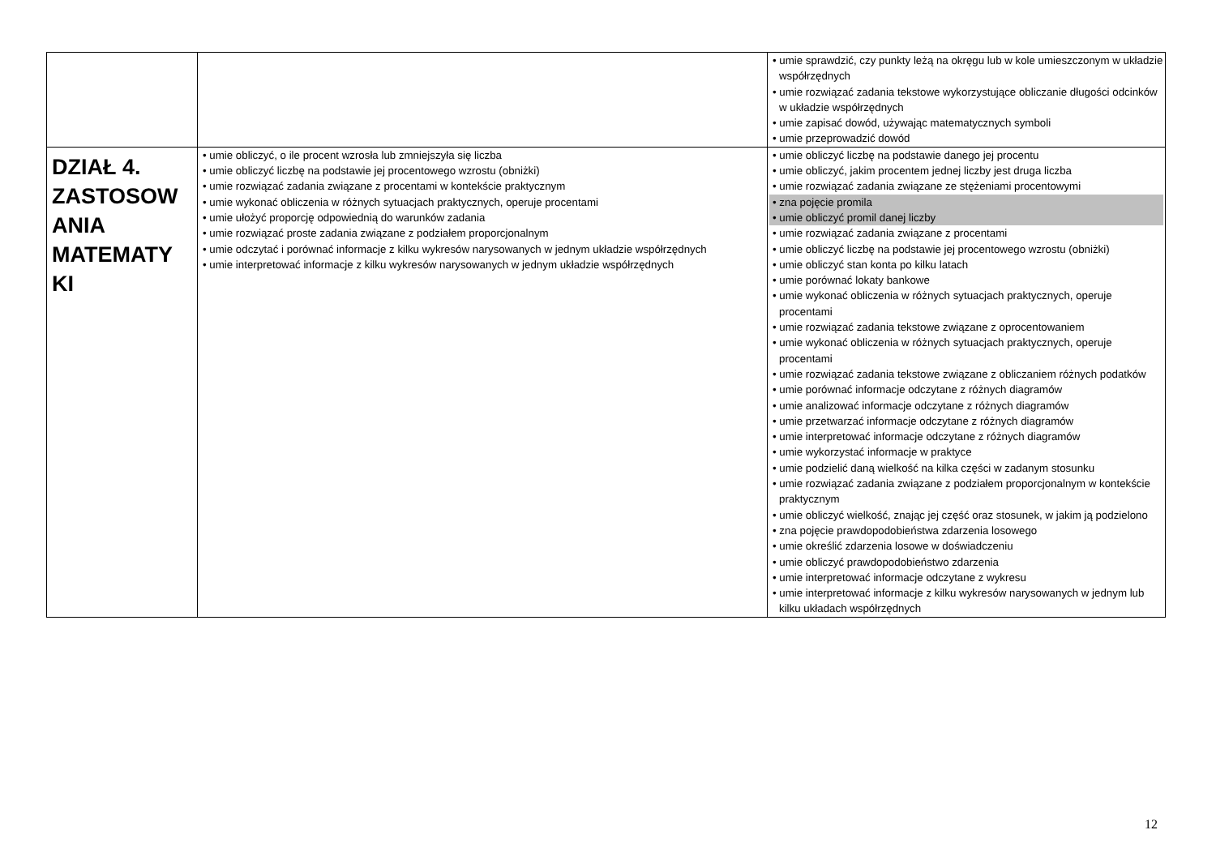| | | • umie sprawdzić, czy punkty leżą na okręgu lub w kole umieszczonym w układzie współrzędnych • umie rozwiązać zadania tekstowe wykorzystujące obliczanie długości odcinków w układzie współrzędnych • umie zapisać dowód, używając matematycznych symboli • umie przeprowadzić dowód |
| DZIAŁ 4. ZASTOSOW ANIA MATEMATY KI | • umie obliczyć, o ile procent wzrosła lub zmniejszyła się liczba • umie obliczyć liczbę na podstawie jej procentowego wzrostu (obniżki) • umie rozwiązać zadania związane z procentami w kontekście praktycznym • umie wykonać obliczenia w różnych sytuacjach praktycznych, operuje procentami • umie ułożyć proporcję odpowiednią do warunków zadania • umie rozwiązać proste zadania związane z podziałem proporcjonalnym • umie odczytać i porównać informacje z kilku wykresów narysowanych w jednym układzie współrzędnych • umie interpretować informacje z kilku wykresów narysowanych w jednym układzie współrzędnych | • umie obliczyć liczbę na podstawie danego jej procentu • umie obliczyć, jakim procentem jednej liczby jest druga liczba • umie rozwiązać zadania związane ze stężeniami procentowymi • zna pojęcie promila • umie obliczyć promil danej liczby • umie rozwiązać zadania związane z procentami • umie obliczyć liczbę na podstawie jej procentowego wzrostu (obniżki) • umie obliczyć stan konta po kilku latach • umie porównać lokaty bankowe • umie wykonać obliczenia w różnych sytuacjach praktycznych, operuje procentami • umie rozwiązać zadania tekstowe związane z oprocentowaniem • umie wykonać obliczenia w różnych sytuacjach praktycznych, operuje procentami • umie rozwiązać zadania tekstowe związane z obliczaniem różnych podatków • umie porównać informacje odczytane z różnych diagramów • umie analizować informacje odczytane z różnych diagramów • umie przetwarzać informacje odczytane z różnych diagramów • umie interpretować informacje odczytane z różnych diagramów • umie wykorzystać informacje w praktyce • umie podzielić daną wielkość na kilka części w zadanym stosunku • umie rozwiązać zadania związane z podziałem proporcjonalnym w kontekście praktycznym • umie obliczyć wielkość, znając jej część oraz stosunek, w jakim ją podzielono • zna pojęcie prawdopodobieństwa zdarzenia losowego • umie określić zdarzenia losowe w doświadczeniu • umie obliczyć prawdopodobieństwo zdarzenia • umie interpretować informacje odczytane z wykresu • umie interpretować informacje z kilku wykresów narysowanych w jednym lub kilku układach współrzędnych |
12